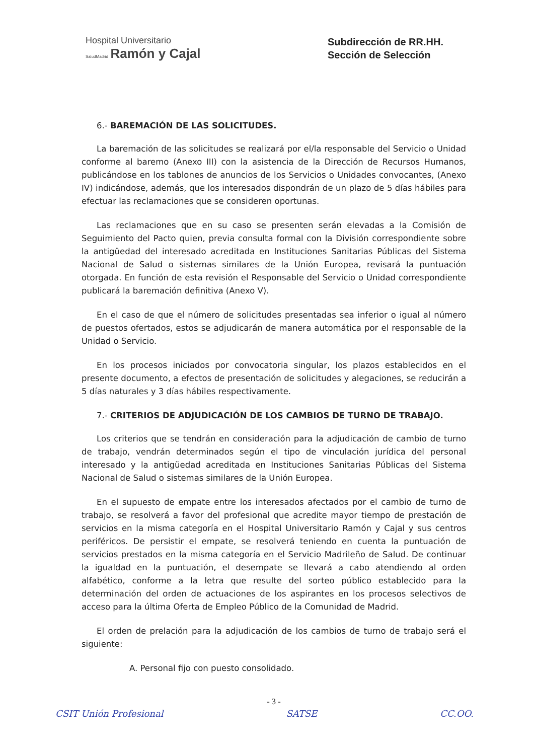Hospital Universitario
SaludMadrid Ramón y Cajal
Subdirección de RR.HH.
Sección de Selección
6.- BAREMACIÓN DE LAS SOLICITUDES.
La baremación de las solicitudes se realizará por el/la responsable del Servicio o Unidad conforme al baremo (Anexo III) con la asistencia de la Dirección de Recursos Humanos, publicándose en los tablones de anuncios de los Servicios o Unidades convocantes, (Anexo IV) indicándose, además, que los interesados dispondrán de un plazo de 5 días hábiles para efectuar las reclamaciones que se consideren oportunas.
Las reclamaciones que en su caso se presenten serán elevadas a la Comisión de Seguimiento del Pacto quien, previa consulta formal con la División correspondiente sobre la antigüedad del interesado acreditada en Instituciones Sanitarias Públicas del Sistema Nacional de Salud o sistemas similares de la Unión Europea, revisará la puntuación otorgada. En función de esta revisión el Responsable del Servicio o Unidad correspondiente publicará la baremación definitiva (Anexo V).
En el caso de que el número de solicitudes presentadas sea inferior o igual al número de puestos ofertados, estos se adjudicarán de manera automática por el responsable de la Unidad o Servicio.
En los procesos iniciados por convocatoria singular, los plazos establecidos en el presente documento, a efectos de presentación de solicitudes y alegaciones, se reducirán a 5 días naturales y 3 días hábiles respectivamente.
7.- CRITERIOS DE ADJUDICACIÓN DE LOS CAMBIOS DE TURNO DE TRABAJO.
Los criterios que se tendrán en consideración para la adjudicación de cambio de turno de trabajo, vendrán determinados según el tipo de vinculación jurídica del personal interesado y la antigüedad acreditada en Instituciones Sanitarias Públicas del Sistema Nacional de Salud o sistemas similares de la Unión Europea.
En el supuesto de empate entre los interesados afectados por el cambio de turno de trabajo, se resolverá a favor del profesional que acredite mayor tiempo de prestación de servicios en la misma categoría en el Hospital Universitario Ramón y Cajal y sus centros periféricos. De persistir el empate, se resolverá teniendo en cuenta la puntuación de servicios prestados en la misma categoría en el Servicio Madrileño de Salud. De continuar la igualdad en la puntuación, el desempate se llevará a cabo atendiendo al orden alfabético, conforme a la letra que resulte del sorteo público establecido para la determinación del orden de actuaciones de los aspirantes en los procesos selectivos de acceso para la última Oferta de Empleo Público de la Comunidad de Madrid.
El orden de prelación para la adjudicación de los cambios de turno de trabajo será el siguiente:
A. Personal fijo con puesto consolidado.
- 3 -
CSIT Unión Profesional SATSE CC.OO.